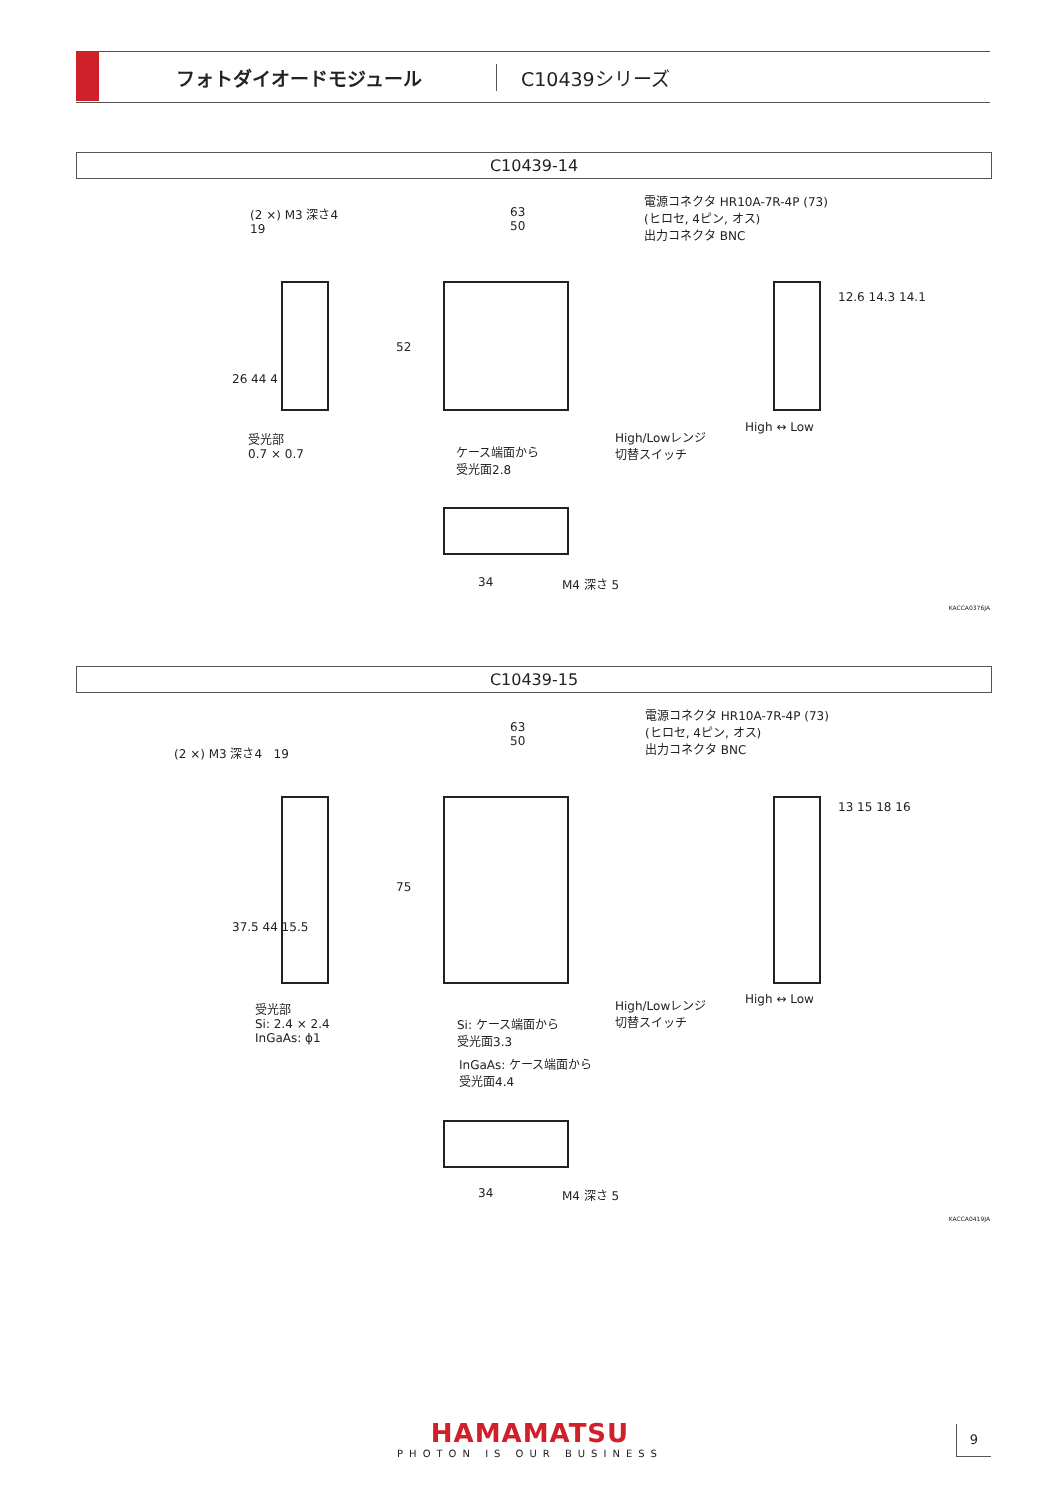フォトダイオードモジュール C10439シリーズ
C10439-14
(2 ×) M3 深さ4
19
63
50
電源コネクタ HR10A-7R-4P (73)
(ヒロセ, 4ピン, オス)
出力コネクタ BNC
26 44 4
52
12.6 14.3 14.1
受光部
0.7 × 0.7
ケース端面から
受光面2.8
High/Lowレンジ
切替スイッチ
High ↔ Low
34 M4 深さ 5
KACCA0376JA
C10439-15
(2 ×) M3 深さ4 19
63
50
電源コネクタ HR10A-7R-4P (73)
(ヒロセ, 4ピン, オス)
出力コネクタ BNC
37.5 44 15.5
75
13 15 18 16
受光部
Si: 2.4 × 2.4
InGaAs: ϕ1
Si: ケース端面から
受光面3.3
InGaAs: ケース端面から
受光面4.4
High/Lowレンジ
切替スイッチ
High ↔ Low
34 M4 深さ 5
KACCA0419JA
HAMAMATSU
PHOTON IS OUR BUSINESS
9